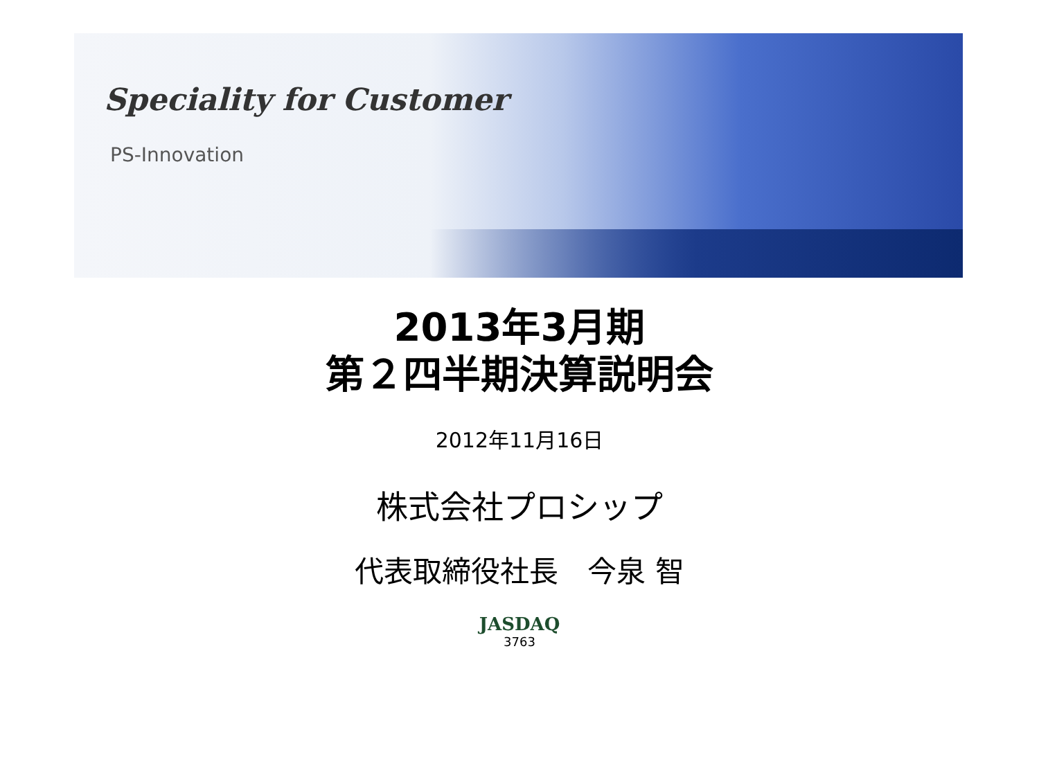Speciality for Customer
PS-Innovation
2013年3月期
第２四半期決算説明会
2012年11月16日
株式会社プロシップ
代表取締役社長　今泉 智
JASDAQ
3763